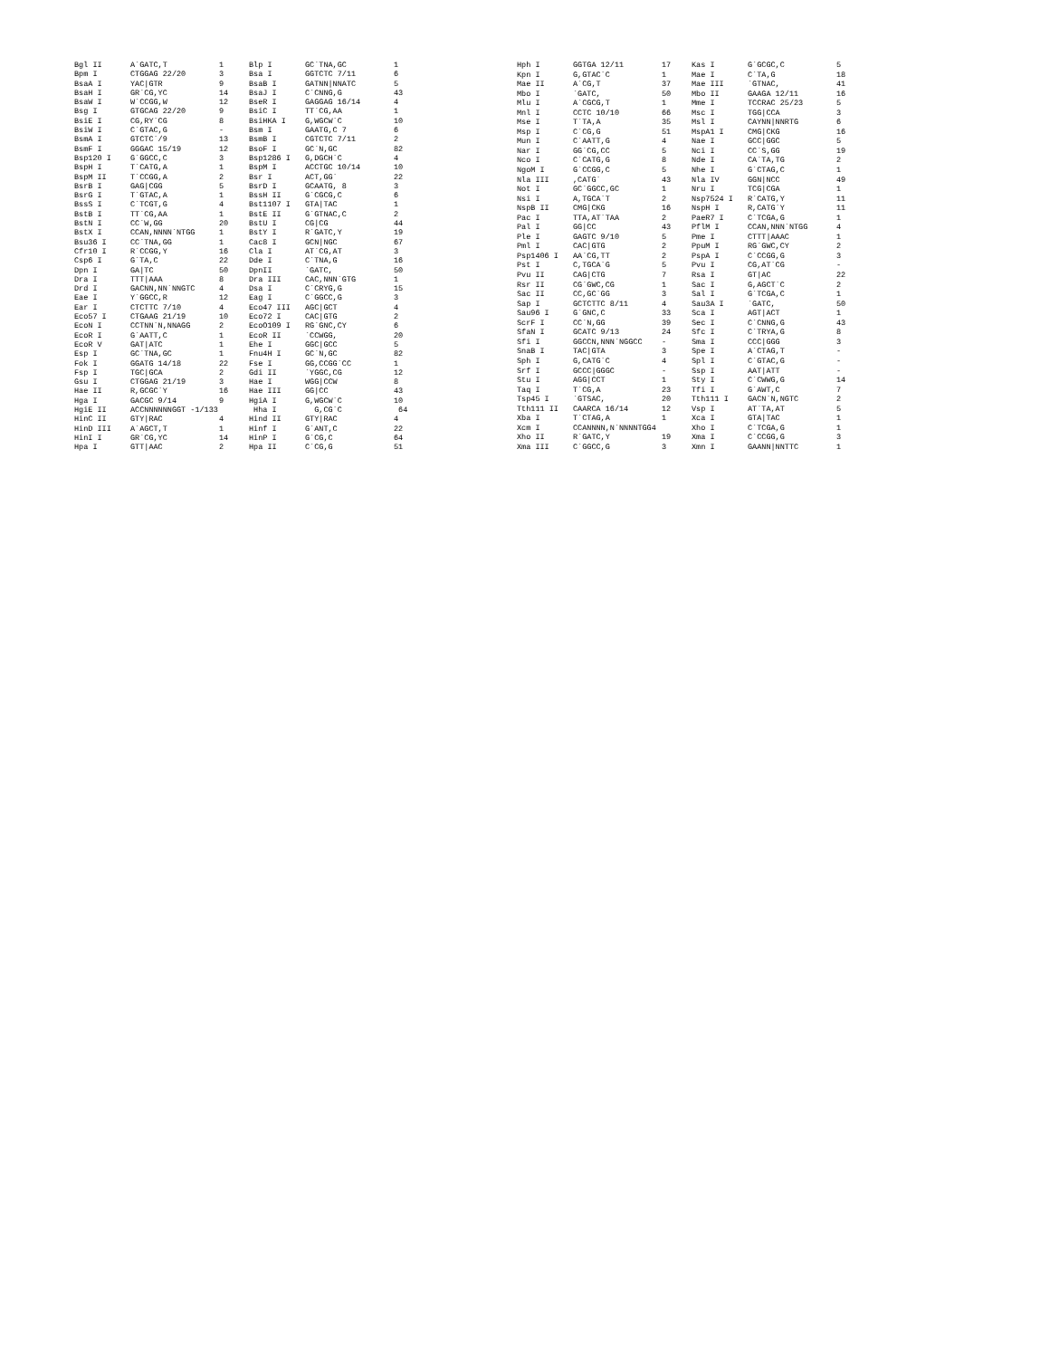| Bgl II | A`GATC,T | 1 | Blp I | GC`TNA,GC | 1 |
| Bpm I | CTGGAG 22/20 | 3 | Bsa I | GGTCTC 7/11 | 6 |
| BsaA I | YAC/GTR | 9 | BsaB I | GATNN/NNATC | 5 |
| BsaH I | GR`CG,YC | 14 | BsaJ I | C`CNNG,G | 43 |
| BsaW I | W`CCGG,W | 12 | BseR I | GAGGAG 16/14 | 4 |
| Bsg I | GTGCAG 22/20 | 9 | BsiC I | TT`CG,AA | 1 |
| BsiE I | CG,RY`CG | 8 | BsiHKA I | G,WGCW`C | 10 |
| BsiW I | C`GTAC,G | - | Bsm I | GAATG,C 7 | 6 |
| BsmA I | GTCTC`/9 | 13 | BsmB I | CGTCTC 7/11 | 2 |
| BsmF I | GGGAC 15/19 | 12 | BsoF I | GC`N,GC | 82 |
| Bsp120 I | G`GGCC,C | 3 | Bsp1286 I | G,DGCH`C | 4 |
| BspH I | T`CATG,A | 1 | BspM I | ACCTGC 10/14 | 10 |
| BspM II | T`CCGG,A | 2 | Bsr I | ACT,GG` | 22 |
| BsrB I | GAG/CGG | 5 | BsrD I | GCAATG, 8 | 3 |
| BsrG I | T`GTAC,A | 1 | BssH II | G`CGCG,C | 6 |
| BssS I | C`TCGT,G | 4 | Bst1107 I | GTA/TAC | 1 |
| BstB I | TT`CG,AA | 1 | BstE II | G`GTNAC,C | 2 |
| BstN I | CC`W,GG | 20 | BstU I | CG/CG | 44 |
| BstX I | CCAN,NNNN`NTGG | 1 | BstY I | R`GATC,Y | 19 |
| Bsu36 I | CC`TNA,GG | 1 | Cac8 I | GCN/NGC | 67 |
| Cfr10 I | R`CCGG,Y | 16 | Cla I | AT`CG,AT | 3 |
| Csp6 I | G`TA,C | 22 | Dde I | C`TNA,G | 16 |
| Dpn I | GA/TC | 50 | DpnII | `GATC, | 50 |
| Dra I | TTT/AAA | 8 | Dra III | CAC,NNN`GTG | 1 |
| Drd I | GACNN,NN`NNGTC | 4 | Dsa I | C`CRYG,G | 15 |
| Eae I | Y`GGCC,R | 12 | Eag I | C`GGCC,G | 3 |
| Ear I | CTCTTC 7/10 | 4 | Eco47 III | AGC/GCT | 4 |
| Eco57 I | CTGAAG 21/19 | 10 | Eco72 I | CAC/GTG | 2 |
| EcoN I | CCTNN`N,NNAGG | 2 | EcoO109 I | RG`GNC,CY | 6 |
| EcoR I | G`AATT,C | 1 | EcoR II | `CCWGG, | 20 |
| EcoR V | GAT/ATC | 1 | Ehe I | GGC/GCC | 5 |
| Esp I | GC`TNA,GC | 1 | Fnu4H I | GC`N,GC | 82 |
| Fok I | GGATG 14/18 | 22 | Fse I | GG,CCGG`CC | 1 |
| Fsp I | TGC/GCA | 2 | Gdi II | `YGGC,CG | 12 |
| Gsu I | CTGGAG 21/19 | 3 | Hae I | WGG/CCW | 8 |
| Hae II | R,GCGC`Y | 16 | Hae III | GG/CC | 43 |
| Hga I | GACGC 9/14 | 9 | HgiA I | G,WGCW`C | 10 |
| HgiE II | ACCNNNNNNGGT -1/133 | | Hha I | G,CG`C | 64 |
| HinC II | GTY/RAC | 4 | Hind II | GTY/RAC | 4 |
| HinD III | A`AGCT,T | 1 | Hinf I | G`ANT,C | 22 |
| HinI I | GR`CG,YC | 14 | HinP I | G`CG,C | 64 |
| Hpa I | GTT/AAC | 2 | Hpa II | C`CG,G | 51 |
| Hph I | GGTGA 12/11 | 17 | Kas I | G`GCGC,C | 5 |
| Kpn I | G,GTAC`C | 1 | Mae I | C`TA,G | 18 |
| Mae II | A`CG,T | 37 | Mae III | `GTNAC, | 41 |
| Mbo I | `GATC, | 50 | Mbo II | GAAGA 12/11 | 16 |
| Mlu I | A`CGCG,T | 1 | Mme I | TCCRAC 25/23 | 5 |
| Mnl I | CCTC 10/10 | 66 | Msc I | TGG/CCA | 3 |
| Mse I | T`TA,A | 35 | Msl I | CAYNN/NNRTG | 6 |
| Msp I | C`CG,G | 51 | MspA1 I | CMG/CKG | 16 |
| Mun I | C`AATT,G | 4 | Nae I | GCC/GGC | 5 |
| Nar I | GG`CG,CC | 5 | Nci I | CC`S,GG | 19 |
| Nco I | C`CATG,G | 8 | Nde I | CA`TA,TG | 2 |
| NgoM I | G`CCGG,C | 5 | Nhe I | G`CTAG,C | 1 |
| Nla III | ,CATG` | 43 | Nla IV | GGN/NCC | 49 |
| Not I | GC`GGCC,GC | 1 | Nru I | TCG/CGA | 1 |
| Nsi I | A,TGCA`T | 2 | Nsp7524 I | R`CATG,Y | 11 |
| NspB II | CMG/CKG | 16 | NspH I | R,CATG`Y | 11 |
| Pac I | TTA,AT`TAA | 2 | PaeR7 I | C`TCGA,G | 1 |
| Pal I | GG/CC | 43 | PflM I | CCAN,NNN`NTGG | 4 |
| Ple I | GAGTC 9/10 | 5 | Pme I | CTTT/AAAC | 1 |
| Pml I | CAC/GTG | 2 | PpuM I | RG`GWC,CY | 2 |
| Psp1406 I | AA`CG,TT | 2 | PspA I | C`CCGG,G | 3 |
| Pst I | C,TGCA`G | 5 | Pvu I | CG,AT`CG | - |
| Pvu II | CAG/CTG | 7 | Rsa I | GT/AC | 22 |
| Rsr II | CG`GWC,CG | 1 | Sac I | G,AGCT`C | 2 |
| Sac II | CC,GC`GG | 3 | Sal I | G`TCGA,C | 1 |
| Sap I | GCTCTTC 8/11 | 4 | Sau3A I | `GATC, | 50 |
| Sau96 I | G`GNC,C | 33 | Sca I | AGT/ACT | 1 |
| ScrF I | CC`N,GG | 39 | Sec I | C`CNNG,G | 43 |
| SfaN I | GCATC 9/13 | 24 | Sfc I | C`TRYA,G | 8 |
| Sfi I | GGCCN,NNN`NGGCC | - | Sma I | CCC/GGG | 3 |
| SnaB I | TAC/GTA | 3 | Spe I | A`CTAG,T | - |
| Sph I | G,CATG`C | 4 | Spl I | C`GTAC,G | - |
| Srf I | GCCC/GGGC | - | Ssp I | AAT/ATT | - |
| Stu I | AGG/CCT | 1 | Sty I | C`CWWG,G | 14 |
| Taq I | T`CG,A | 23 | Tfi I | G`AWT,C | 7 |
| Tsp45 I | `GTSAC, | 20 | Tth111 I | GACN`N,NGTC | 2 |
| Tth111 II | CAARCA 16/14 | 12 | Vsp I | AT`TA,AT | 5 |
| Xba I | T`CTAG,A | 1 | Xca I | GTA/TAC | 1 |
| Xcm I | CCANNNN,N`NNNNTGG4 | | Xho I | C`TCGA,G | 1 |
| Xho II | R`GATC,Y | 19 | Xma I | C`CCGG,G | 3 |
| Xma III | C`GGCC,G | 3 | Xmn I | GAANN/NNTTC | 1 |